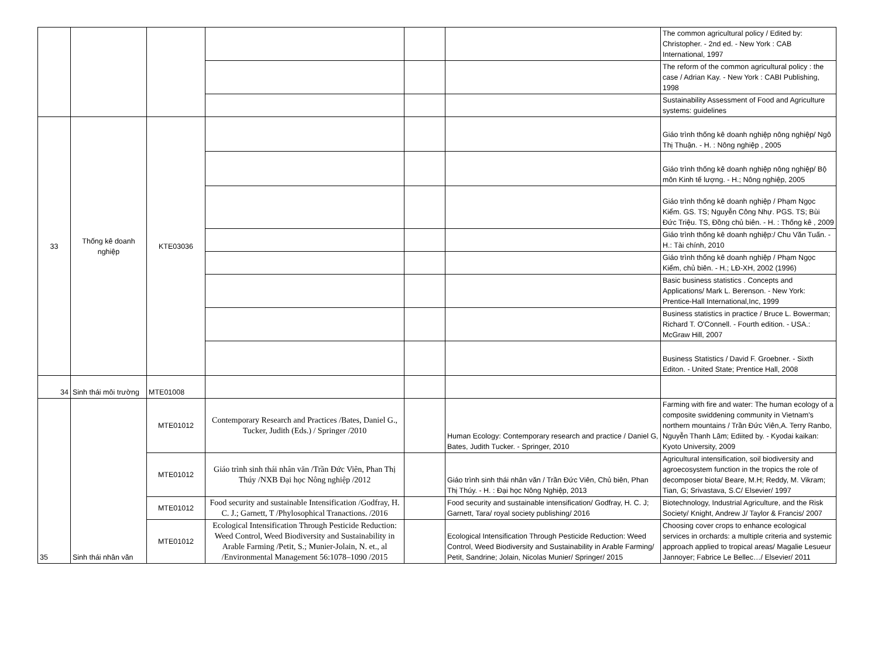| | | | | | | The common agricultural policy / Edited by: Christopher. - 2nd ed. - New York : CAB International, 1997 |
| | | | | | | The reform of the common agricultural policy : the case / Adrian Kay. - New York : CABI Publishing, 1998 |
| | | | | | | Sustainability Assessment of Food and Agriculture systems: guidelines |
| 33 | Thống kê doanh nghiệp | KTE03036 | | | | Giáo trình thống kê doanh nghiệp nông nghiệp/ Ngô Thị Thuận. - H. : Nông nghiệp , 2005 |
| | | | | | | Giáo trình thống kê doanh nghiệp nông nghiệp/ Bộ môn Kinh tế lượng. - H.; Nông nghiệp, 2005 |
| | | | | | | Giáo trình thống kê doanh nghiệp / Phạm Ngọc Kiểm. GS. TS; Nguyễn Công Nhự. PGS. TS; Bùi Đức Triệu. TS, Đồng chủ biên. - H. : Thống kê , 2009 |
| | | | | | | Giáo trình thống kê doanh nghiệp:/ Chu Văn Tuấn. - H.: Tài chính, 2010 |
| | | | | | | Giáo trình thống kê doanh nghiệp / Phạm Ngọc Kiểm, chủ biên. - H.; LĐ-XH, 2002 (1996) |
| | | | | | | Basic business statistics . Concepts and Applications/ Mark L. Berenson. - New York: Prentice-Hall International,Inc, 1999 |
| | | | | | | Business statistics in practice / Bruce L. Bowerman; Richard T. O'Connell. - Fourth edition. - USA.: McGraw Hill, 2007 |
| | | | | | | Business Statistics / David F. Groebner. - Sixth Editon. - United State; Prentice Hall, 2008 |
| 34 | Sinh thái môi trường | MTE01008 | | | | |
| 35 | Sinh thái nhân văn | MTE01012 | Contemporary Research and Practices /Bates, Daniel G., Tucker, Judith (Eds.) / Springer /2010 | | Human Ecology: Contemporary research and practice / Daniel G, Bates, Judith Tucker. - Springer, 2010 | Farming with fire and water: The human ecology of a composite swiddening community in Vietnam's northern mountains / Trần Đức Viên,A. Terry Ranbo, Nguyễn Thanh Lâm; Ediited by. - Kyodai kaikan: Kyoto University, 2009 |
| | | MTE01012 | Giáo trình sinh thái nhân văn /Trần Đức Viên, Phan Thị Thúy /NXB Đại học Nông nghiệp /2012 | | Giáo trình sinh thái nhân văn / Trần Đức Viên, Chủ biên, Phan Thị Thúy. - H. : Đại học Nông Nghiệp, 2013 | Agricultural intensification, soil biodiversity and agroecosystem function in the tropics the role of decomposer biota/ Beare, M.H; Reddy, M. Vikram; Tian, G; Srivastava, S.C/ Elsevier/ 1997 |
| | | MTE01012 | Food security and sustainable Intensification /Godfray, H. C. J.; Garnett, T /Phylosophical Tranactions. /2016 | | Food security and sustainable intensification/ Godfray, H. C. J; Garnett, Tara/ royal society publishing/ 2016 | Biotechnology, Industrial Agriculture, and the Risk Society/ Knight, Andrew J/ Taylor & Francis/ 2007 |
| | | MTE01012 | Ecological Intensification Through Pesticide Reduction: Weed Control, Weed Biodiversity and Sustainability in Arable Farming /Petit, S.; Munier-Jolain, N. et., al /Environmental Management 56:1078–1090 /2015 | | Ecological Intensification Through Pesticide Reduction: Weed Control, Weed Biodiversity and Sustainability in Arable Farming/ Petit, Sandrine; Jolain, Nicolas Munier/ Springer/ 2015 | Choosing cover crops to enhance ecological services in orchards: a multiple criteria and systemic approach applied to tropical areas/ Magalie Lesueur Jannoyer; Fabrice Le Bellec…/ Elsevier/ 2011 |